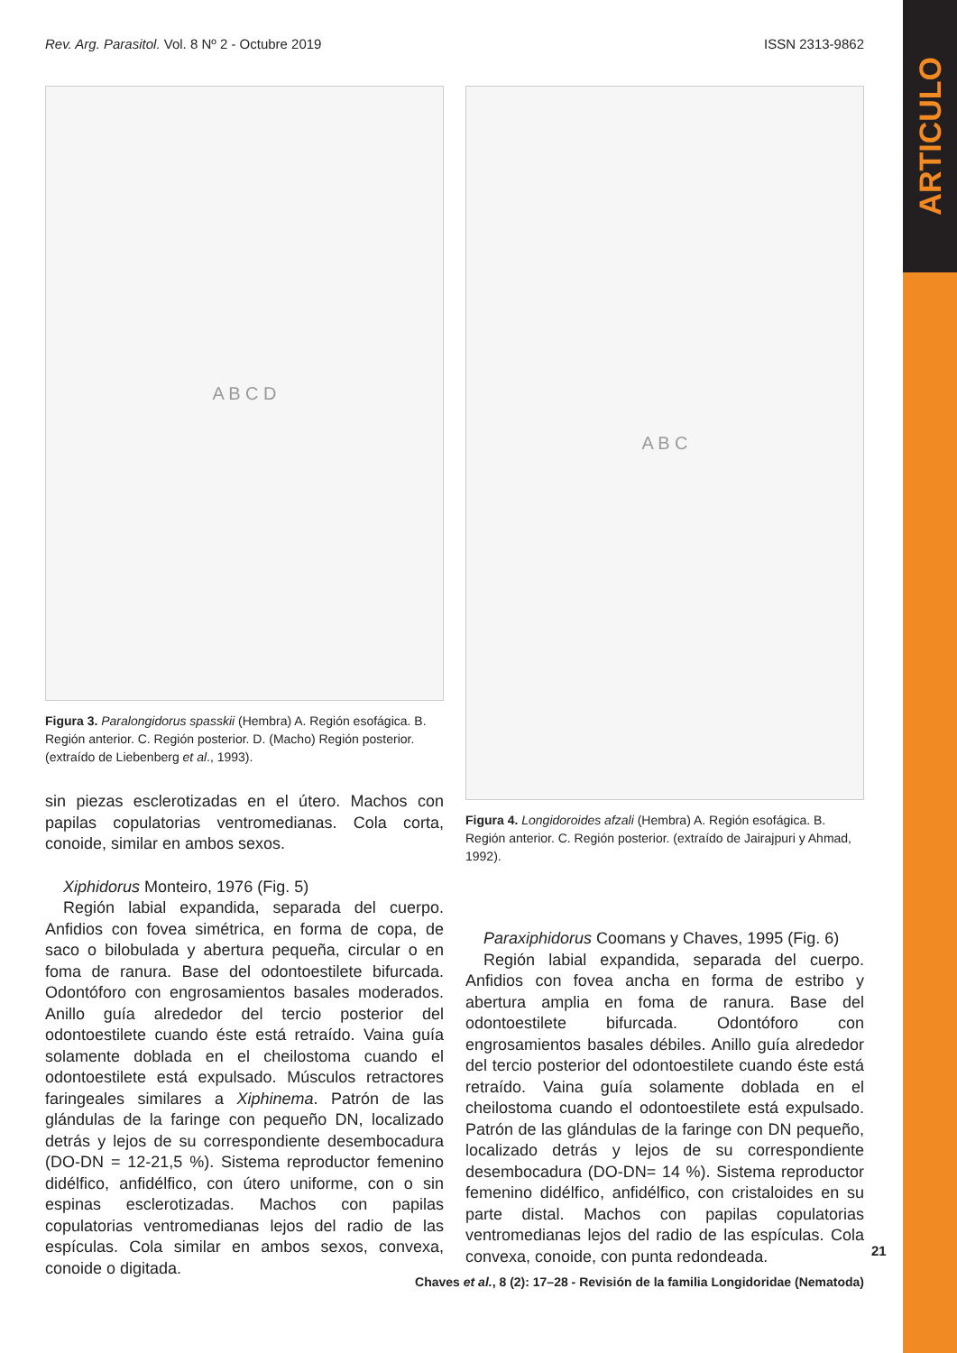ARTICULO
Rev. Arg. Parasitol. Vol. 8 Nº 2 - Octubre 2019 ISSN 2313-9862
A B C D
Figura 3. Paralongidorus spasskii (Hembra) A. Región esofágica. B. Región anterior. C. Región posterior. D. (Macho) Región posterior. (extraído de Liebenberg et al., 1993).
sin piezas esclerotizadas en el útero. Machos con papilas copulatorias ventromedianas. Cola corta, conoide, similar en ambos sexos.
Xiphidorus Monteiro, 1976 (Fig. 5)
Región labial expandida, separada del cuerpo. Anfidios con fovea simétrica, en forma de copa, de saco o bilobulada y abertura pequeña, circular o en foma de ranura. Base del odontoestilete bifurcada. Odontóforo con engrosamientos basales moderados. Anillo guía alrededor del tercio posterior del odontoestilete cuando éste está retraído. Vaina guía solamente doblada en el cheilostoma cuando el odontoestilete está expulsado. Músculos retractores faringeales similares a Xiphinema. Patrón de las glándulas de la faringe con pequeño DN, localizado detrás y lejos de su correspondiente desembocadura (DO-DN = 12-21,5 %). Sistema reproductor femenino didélfico, anfidélfico, con útero uniforme, con o sin espinas esclerotizadas. Machos con papilas copulatorias ventromedianas lejos del radio de las espículas. Cola similar en ambos sexos, convexa, conoide o digitada.
A B C
Figura 4. Longidoroides afzali (Hembra) A. Región esofágica. B. Región anterior. C. Región posterior. (extraído de Jairajpuri y Ahmad, 1992).
Paraxiphidorus Coomans y Chaves, 1995 (Fig. 6)
Región labial expandida, separada del cuerpo. Anfidios con fovea ancha en forma de estribo y abertura amplia en foma de ranura. Base del odontoestilete bifurcada. Odontóforo con engrosamientos basales débiles. Anillo guía alrededor del tercio posterior del odontoestilete cuando éste está retraído. Vaina guía solamente doblada en el cheilostoma cuando el odontoestilete está expulsado. Patrón de las glándulas de la faringe con DN pequeño, localizado detrás y lejos de su correspondiente desembocadura (DO-DN= 14 %). Sistema reproductor femenino didélfico, anfidélfico, con cristaloides en su parte distal. Machos con papilas copulatorias ventromedianas lejos del radio de las espículas. Cola convexa, conoide, con punta redondeada.
21
Chaves et al., 8 (2): 17–28 - Revisión de la familia Longidoridae (Nematoda)